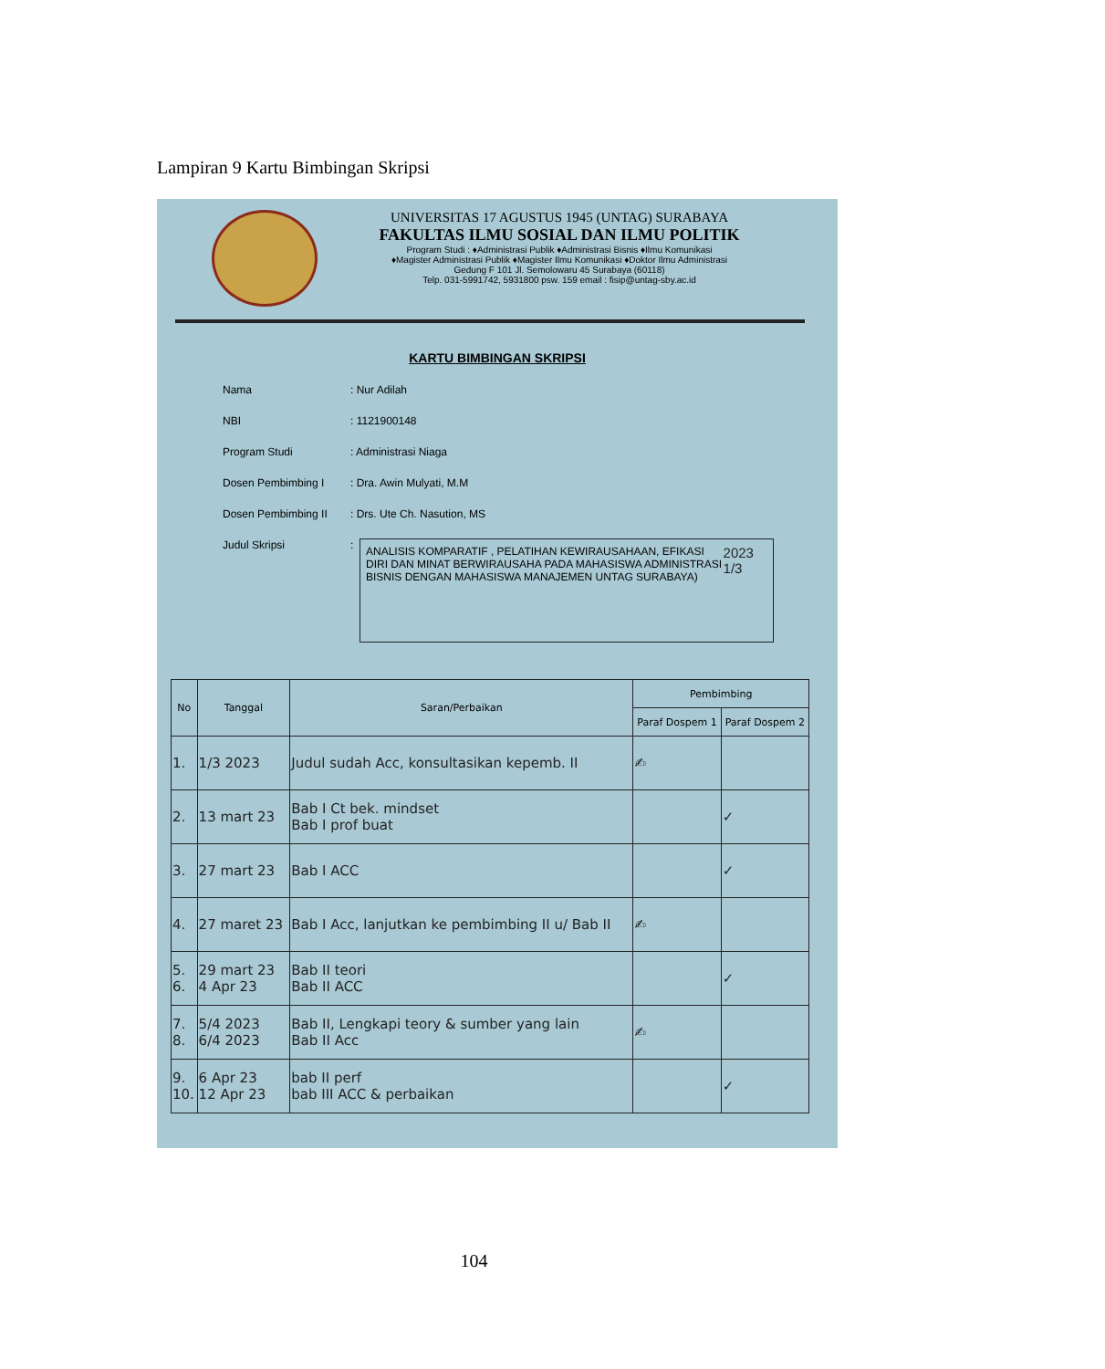Lampiran 9 Kartu Bimbingan Skripsi
UNIVERSITAS 17 AGUSTUS 1945 (UNTAG) SURABAYA
FAKULTAS ILMU SOSIAL DAN ILMU POLITIK
Program Studi : ♦Administrasi Publik ♦Administrasi Bisnis ♦Ilmu Komunikasi
♦Magister Administrasi Publik ♦Magister Ilmu Komunikasi ♦Doktor Ilmu Administrasi
Gedung F 101 Jl. Semolowaru 45 Surabaya (60118)
Telp. 031-5991742, 5931800 psw. 159 email : fisip@untag-sby.ac.id
KARTU BIMBINGAN SKRIPSI
Nama: Nur Adilah
NBI: 1121900148
Program Studi: Administrasi Niaga
Dosen Pembimbing I: Dra. Awin Mulyati, M.M
Dosen Pembimbing II: Drs. Ute Ch. Nasution, MS
Judul Skripsi:
ANALISIS KOMPARATIF , PELATIHAN KEWIRAUSAHAAN, EFIKASI DIRI DAN MINAT BERWIRAUSAHA PADA MAHASISWA ADMINISTRASI BISNIS DENGAN MAHASISWA MANAJEMEN UNTAG SURABAYA) 2023 1/3
| No | Tanggal | Saran/Perbaikan | Pembimbing | |
| --- | --- | --- | --- | --- |
| | | | Paraf Dospem 1 | Paraf Dospem 2 |
| 1. | 1/3 2023 | Judul sudah Acc, konsultasikan kepemb. II | ✍ | |
| 2. | 13 mart 23 | Bab I Ct bek. mindset Bab I prof buat | | ✓ |
| 3. | 27 mart 23 | Bab I ACC | | ✓ |
| 4. | 27 maret 23 | Bab I Acc, lanjutkan ke pembimbing II u/ Bab II | ✍ | |
| 5. 6. | 29 mart 23 4 Apr 23 | Bab II teori Bab II ACC | | ✓ |
| 7. 8. | 5/4 2023 6/4 2023 | Bab II, Lengkapi teory & sumber yang lain Bab II Acc | ✍ | |
| 9. 10. | 6 Apr 23 12 Apr 23 | bab II perf bab III ACC & perbaikan | | ✓ |
104